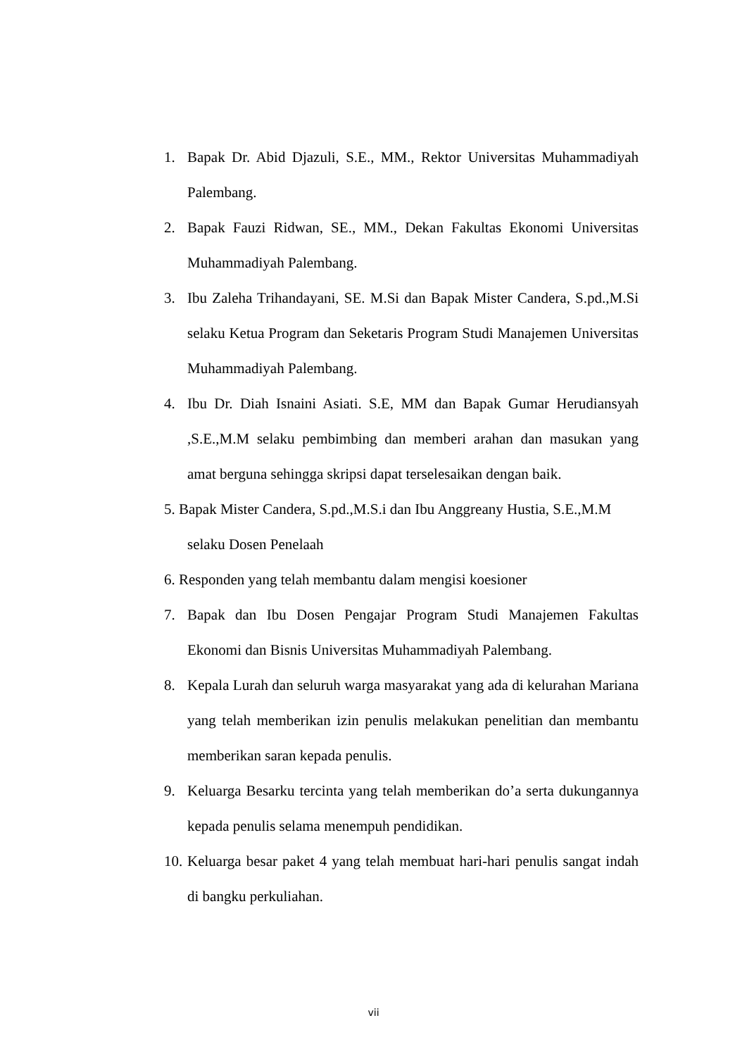1. Bapak Dr. Abid Djazuli, S.E., MM., Rektor Universitas Muhammadiyah Palembang.
2. Bapak Fauzi Ridwan, SE., MM., Dekan Fakultas Ekonomi Universitas Muhammadiyah Palembang.
3. Ibu Zaleha Trihandayani, SE. M.Si dan Bapak Mister Candera, S.pd.,M.Si selaku Ketua Program dan Seketaris Program Studi Manajemen Universitas Muhammadiyah Palembang.
4. Ibu Dr. Diah Isnaini Asiati. S.E, MM dan Bapak Gumar Herudiansyah ,S.E.,M.M selaku pembimbing dan memberi arahan dan masukan yang amat berguna sehingga skripsi dapat terselesaikan dengan baik.
5. Bapak Mister Candera, S.pd.,M.S.i dan Ibu Anggreany Hustia, S.E.,M.M
selaku Dosen Penelaah
6. Responden yang telah membantu dalam mengisi koesioner
7. Bapak dan Ibu Dosen Pengajar Program Studi Manajemen Fakultas Ekonomi dan Bisnis Universitas Muhammadiyah Palembang.
8. Kepala Lurah dan seluruh warga masyarakat yang ada di kelurahan Mariana yang telah memberikan izin penulis melakukan penelitian dan membantu memberikan saran kepada penulis.
9. Keluarga Besarku tercinta yang telah memberikan do’a serta dukungannya kepada penulis selama menempuh pendidikan.
10. Keluarga besar paket 4 yang telah membuat hari-hari penulis sangat indah di bangku perkuliahan.
vii